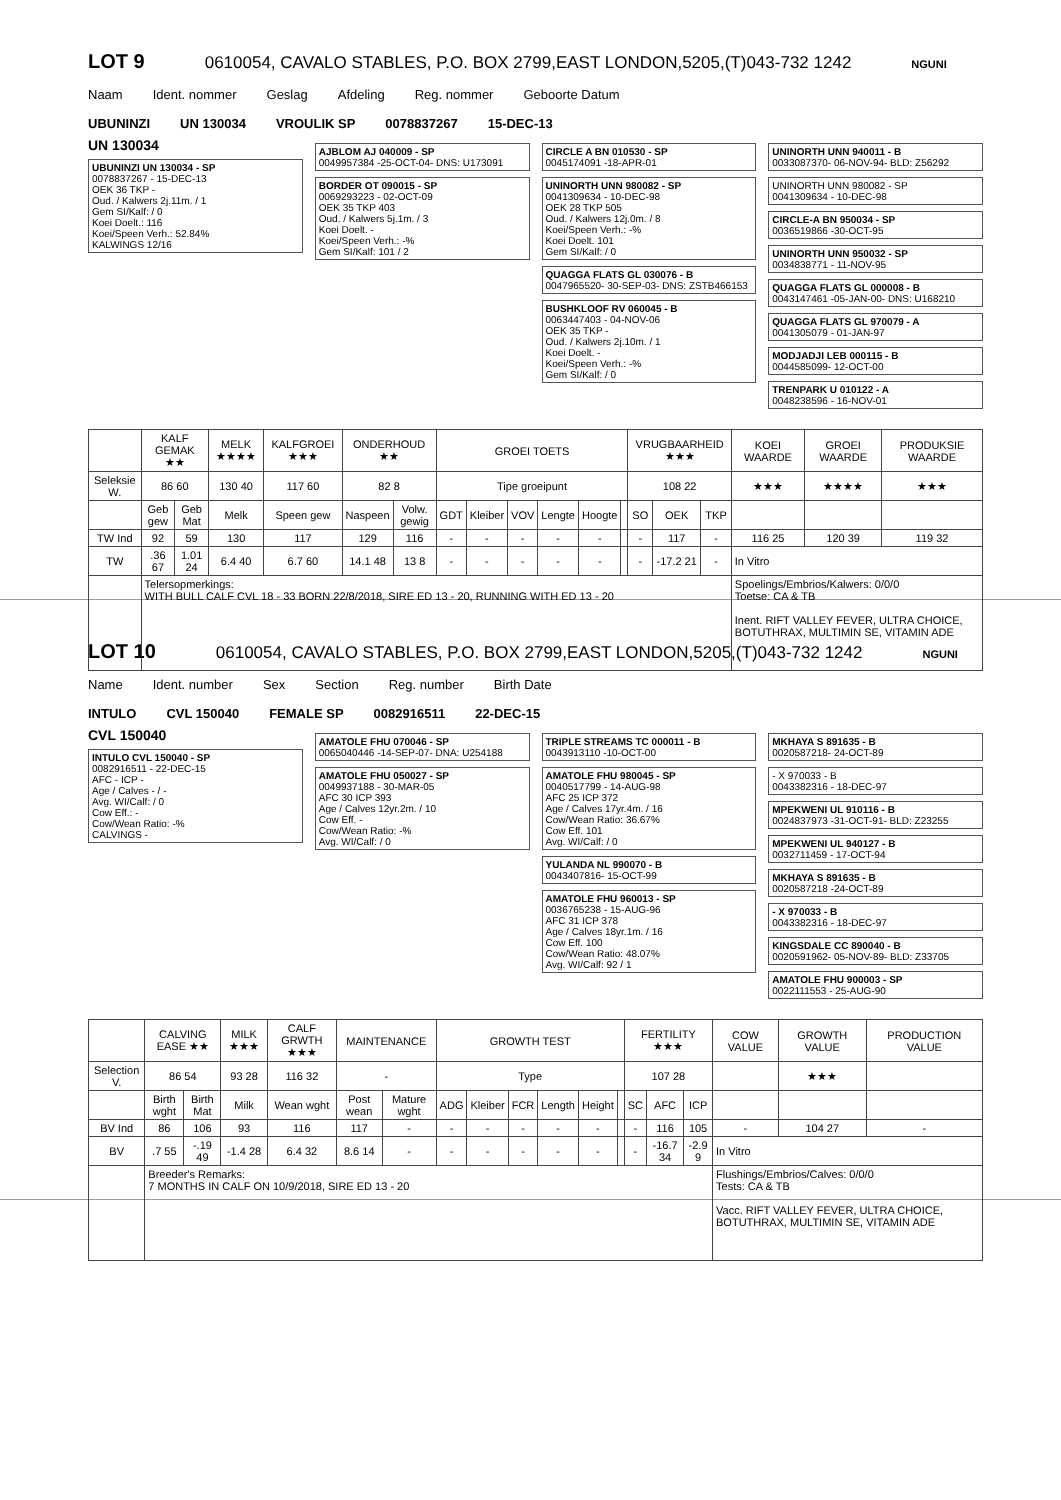LOT 9
0610054, CAVALO STABLES, P.O. BOX 2799,EAST LONDON,5205,(T)043-732 1242 NGUNI
Naam Ident. nommer Geslag Afdeling Reg. nommer Geboorte Datum
UBUNINZI UN 130034 VROULIK SP 0078837267 15-DEC-13
UN 130034
UBUNINZI UN 130034 - SP
0078837267 - 15-DEC-13
OEK 36 TKP -
Oud. / Kalwers 2j.11m. / 1
Gem SI/Kalf: / 0
Koei Doelt.: 116
Koei/Speen Verh.: 52.84%
KALWINGS 12/16
AJBLOM AJ 040009 - SP
0049957384 -25-OCT-04- DNS: U173091
BORDER OT 090015 - SP
0069293223 - 02-OCT-09
OEK 35 TKP 403
Oud. / Kalwers 5j.1m. / 3
Koei Doelt. -
Koei/Speen Verh.: -%
Gem SI/Kalf: 101 / 2
CIRCLE A BN 010530 - SP
0045174091 -18-APR-01
UNINORTH UNN 980082 - SP
0041309634 - 10-DEC-98
OEK 28 TKP 505
Oud. / Kalwers 12j.0m. / 8
Koei/Speen Verh.: -%
Koei Doelt. 101
Gem SI/Kalf: / 0
QUAGGA FLATS GL 030076 - B
0047965520- 30-SEP-03- DNS: ZSTB466153
BUSHKLOOF RV 060045 - B
0063447403 - 04-NOV-06
OEK 35 TKP -
Oud. / Kalwers 2j.10m. / 1
Koei Doelt. -
Koei/Speen Verh.: -%
Gem SI/Kalf: / 0
UNINORTH UNN 940011 - B
0033087370- 06-NOV-94- BLD: Z56292
UNINORTH UNN 980082 - SP
0041309634 - 10-DEC-98
CIRCLE-A BN 950034 - SP
0036519866 -30-OCT-95
UNINORTH UNN 950032 - SP
0034838771 - 11-NOV-95
QUAGGA FLATS GL 000008 - B
0043147461 -05-JAN-00- DNS: U168210
QUAGGA FLATS GL 970079 - A
0041305079 - 01-JAN-97
MODJADJI LEB 000115 - B
0044585099- 12-OCT-00
TRENPARK U 010122 - A
0048238596 - 16-NOV-01
| | KALF GEMAK ★★ | | MELK ★★★★ | KALFGROEI ★★★ | ONDERHOUD ★★ | | GROEI TOETS | | | | | | VRUGBAARHEID ★★★ | | | KOEI WAARDE | GROEI WAARDE | PRODUKSIE WAARDE |
| --- | --- | --- | --- | --- | --- | --- | --- | --- | --- | --- | --- | --- | --- | --- | --- | --- | --- | --- |
| Seleksie W. | 86 60 | | 130 40 | 117 60 | 82 8 | | Tipe groeipunt | | | | | | 108 22 | | | ★★★ | ★★★★ | ★★★ |
| | Geb gew | Geb Mat | Melk | Speen gew | Naspeen | Volw. gewig | GDT | Kleiber | VOV | Lengte | Hoogte | | SO | OEK | TKP | | | |
| TW Ind | 92 | 59 | 130 | 117 | 129 | 116 | - | - | - | - | - | | - | 117 | - | 116 25 | 120 39 | 119 32 |
| TW | .36 67 | 1.01 24 | 6.4 40 | 6.7 60 | 14.1 48 | 13 8 | - | - | - | - | - | | - | -17.2 21 | - | In Vitro | | |
| | Telersopmerkings: WITH BULL CALF CVL 18 - 33 BORN 22/8/2018, SIRE ED 13 - 20, RUNNING WITH ED 13 - 20 | | | | | | | | | | | | | | | Spoelings/Embrios/Kalwers: 0/0/0 Toetse: CA & TB Inent. RIFT VALLEY FEVER, ULTRA CHOICE, BOTUTHRAX, MULTIMIN SE, VITAMIN ADE | | |
LOT 10
0610054, CAVALO STABLES, P.O. BOX 2799,EAST LONDON,5205,(T)043-732 1242 NGUNI
Name Ident. number Sex Section Reg. number Birth Date
INTULO CVL 150040 FEMALE SP 0082916511 22-DEC-15
CVL 150040
INTULO CVL 150040 - SP
0082916511 - 22-DEC-15
AFC - ICP -
Age / Calves - / -
Avg. WI/Calf: / 0
Cow Eff.: -
Cow/Wean Ratio: -%
CALVINGS -
AMATOLE FHU 070046 - SP
0065040446 -14-SEP-07- DNA: U254188
AMATOLE FHU 050027 - SP
0049937188 - 30-MAR-05
AFC 30 ICP 393
Age / Calves 12yr.2m. / 10
Cow Eff. -
Cow/Wean Ratio: -%
Avg. WI/Calf: / 0
TRIPLE STREAMS TC 000011 - B
0043913110 -10-OCT-00
AMATOLE FHU 980045 - SP
0040517799 - 14-AUG-98
AFC 25 ICP 372
Age / Calves 17yr.4m. / 16
Cow/Wean Ratio: 36.67%
Cow Eff. 101
Avg. WI/Calf: / 0
YULANDA NL 990070 - B
0043407816- 15-OCT-99
AMATOLE FHU 960013 - SP
0036765238 - 15-AUG-96
AFC 31 ICP 378
Age / Calves 18yr.1m. / 16
Cow Eff. 100
Cow/Wean Ratio: 48.07%
Avg. WI/Calf: 92 / 1
MKHAYA S 891635 - B
0020587218- 24-OCT-89
- X 970033 - B
0043382316 - 18-DEC-97
MPEKWENI UL 910116 - B
0024837973 -31-OCT-91- BLD: Z23255
MPEKWENI UL 940127 - B
0032711459 - 17-OCT-94
MKHAYA S 891635 - B
0020587218 -24-OCT-89
- X 970033 - B
0043382316 - 18-DEC-97
KINGSDALE CC 890040 - B
0020591962- 05-NOV-89- BLD: Z33705
AMATOLE FHU 900003 - SP
0022111553 - 25-AUG-90
| | CALVING EASE ★★ | | MILK ★★★ | CALF GRWTH ★★★ | MAINTENANCE | | GROWTH TEST | | | | | | FERTILITY ★★★ | | | COW VALUE | GROWTH VALUE | PRODUCTION VALUE |
| --- | --- | --- | --- | --- | --- | --- | --- | --- | --- | --- | --- | --- | --- | --- | --- | --- | --- | --- |
| Selection V. | 86 54 | | 93 28 | 116 32 | - | | Type | | | | | | 107 28 | | | | ★★★ | |
| | Birth wght | Birth Mat | Milk | Wean wght | Post wean | Mature wght | ADG | Kleiber | FCR | Length | Height | | SC | AFC | ICP | | | |
| BV Ind | 86 | 106 | 93 | 116 | 117 | - | - | - | - | - | - | | - | 116 | 105 | - | 104 27 | - |
| BV | .7 55 | -.19 49 | -1.4 28 | 6.4 32 | 8.6 14 | - | - | - | - | - | - | | - | -16.7 34 | -2.9 9 | In Vitro | | |
| | Breeder's Remarks: 7 MONTHS IN CALF ON 10/9/2018, SIRE ED 13 - 20 | | | | | | | | | | | | | | | Flushings/Embrios/Calves: 0/0/0 Tests: CA & TB Vacc. RIFT VALLEY FEVER, ULTRA CHOICE, BOTUTHRAX, MULTIMIN SE, VITAMIN ADE | | |